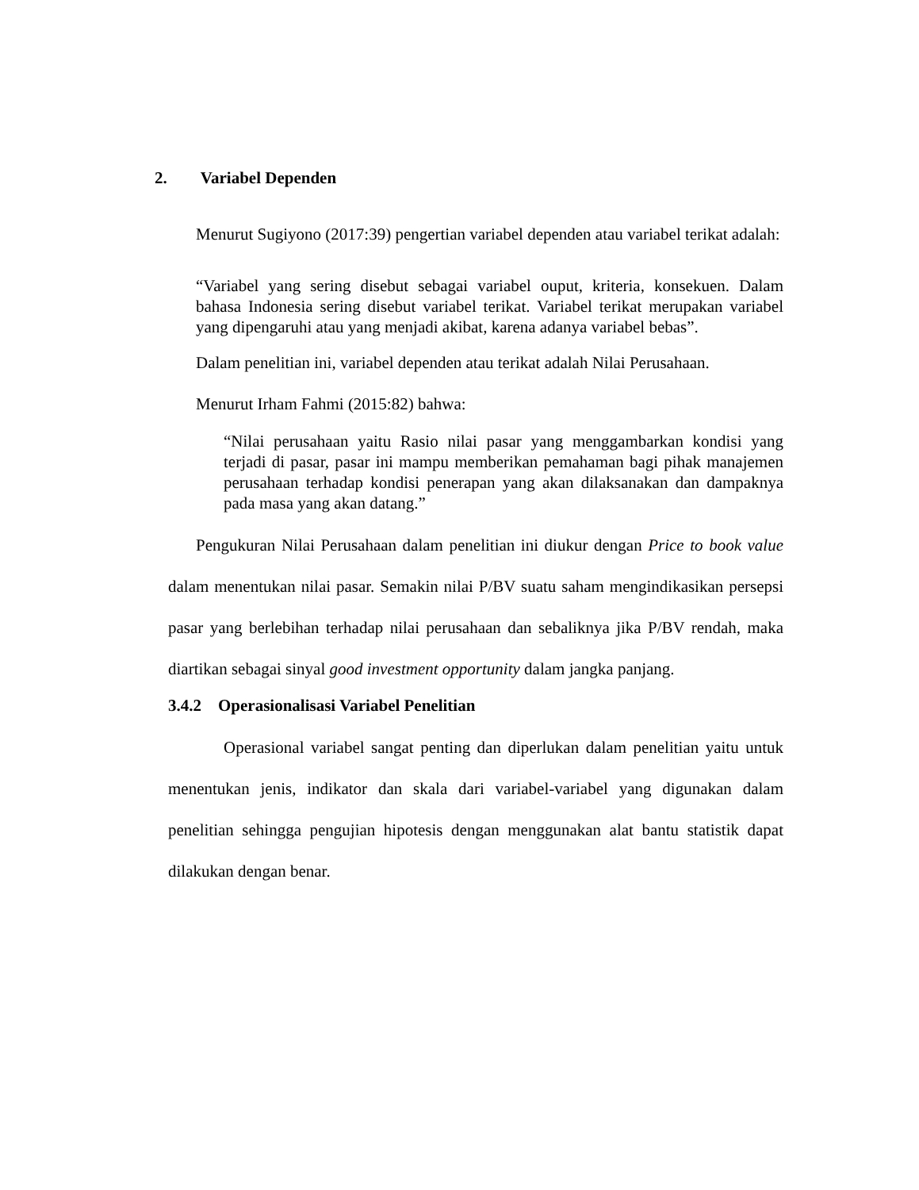2. Variabel Dependen
Menurut Sugiyono (2017:39) pengertian variabel dependen atau variabel terikat adalah:
“Variabel yang sering disebut sebagai variabel ouput, kriteria, konsekuen. Dalam bahasa Indonesia sering disebut variabel terikat. Variabel terikat merupakan variabel yang dipengaruhi atau yang menjadi akibat, karena adanya variabel bebas”.
Dalam penelitian ini, variabel dependen atau terikat adalah Nilai Perusahaan.
Menurut Irham Fahmi (2015:82) bahwa:
“Nilai perusahaan yaitu Rasio nilai pasar yang menggambarkan kondisi yang terjadi di pasar, pasar ini mampu memberikan pemahaman bagi pihak manajemen perusahaan terhadap kondisi penerapan yang akan dilaksanakan dan dampaknya pada masa yang akan datang.”
Pengukuran Nilai Perusahaan dalam penelitian ini diukur dengan Price to book value dalam menentukan nilai pasar. Semakin nilai P/BV suatu saham mengindikasikan persepsi pasar yang berlebihan terhadap nilai perusahaan dan sebaliknya jika P/BV rendah, maka diartikan sebagai sinyal good investment opportunity dalam jangka panjang.
3.4.2 Operasionalisasi Variabel Penelitian
Operasional variabel sangat penting dan diperlukan dalam penelitian yaitu untuk menentukan jenis, indikator dan skala dari variabel-variabel yang digunakan dalam penelitian sehingga pengujian hipotesis dengan menggunakan alat bantu statistik dapat dilakukan dengan benar.